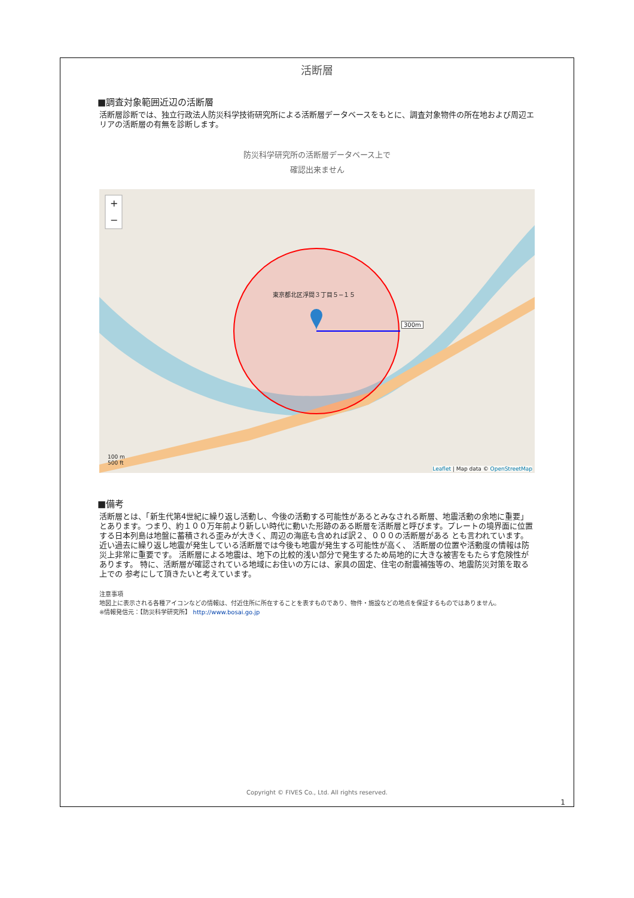活断層
■調査対象範囲近辺の活断層
活断層診断では、独立行政法人防災科学技術研究所による活断層データベースをもとに、調査対象物件の所在地および周辺エリアの活断層の有無を診断します。
防災科学研究所の活断層データベース上で
確認出来ません
+
−
東京都北区浮間３丁目５−１５
300m
100 m
500 ft
Leaflet | Map data © OpenStreetMap
■備考
活断層とは、「新生代第4世紀に繰り返し活動し、今後の活動する可能性があるとみなされる断層、地震活動の余地に重要」 とあります。つまり、約１００万年前より新しい時代に動いた形跡のある断層を活断層と呼びます。プレートの境界面に位置する日本列島は地盤に蓄積される歪みが大きく、周辺の海底も含めれば訳２、０００の活断層がある とも言われています。近い過去に繰り返し地震が発生している活断層では今後も地震が発生する可能性が高く、 活断層の位置や活動度の情報は防災上非常に重要です。 活断層による地震は、地下の比較的浅い部分で発生するため局地的に大きな被害をもたらす危険性があります。 特に、活断層が確認されている地域にお住いの方には、家具の固定、住宅の耐震補強等の、地震防災対策を取る上での 参考にして頂きたいと考えています。
注意事項
地図上に表示される各種アイコンなどの情報は、付近住所に所在することを表すものであり、物件・施設などの地点を保証するものではありません。
※情報発信元：【防災科学研究所】 http://www.bosai.go.jp
Copyright © FIVES Co., Ltd. All rights reserved.
1